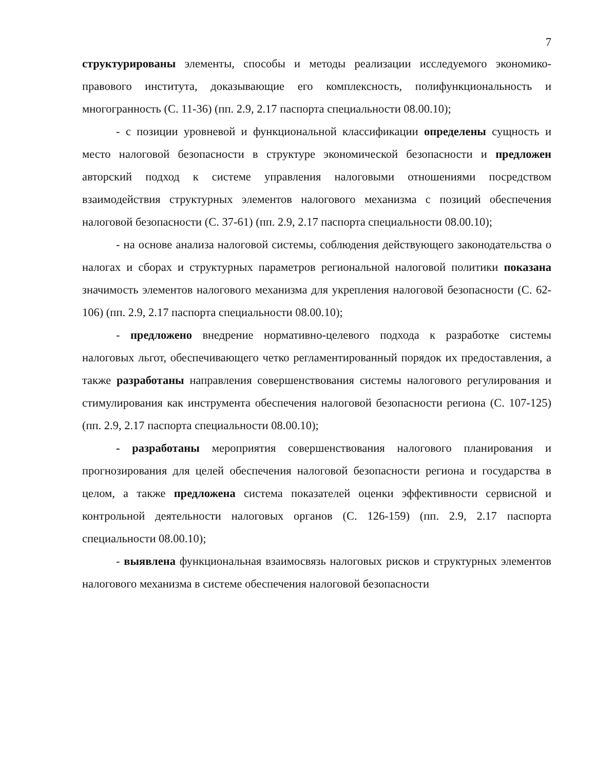7
структурированы элементы, способы и методы реализации исследуемого экономико-правового института, доказывающие его комплексность, полифункциональность и многогранность (С. 11-36) (пп. 2.9, 2.17 паспорта специальности 08.00.10);
- с позиции уровневой и функциональной классификации определены сущность и место налоговой безопасности в структуре экономической безопасности и предложен авторский подход к системе управления налоговыми отношениями посредством взаимодействия структурных элементов налогового механизма с позиций обеспечения налоговой безопасности (С. 37-61) (пп. 2.9, 2.17 паспорта специальности 08.00.10);
- на основе анализа налоговой системы, соблюдения действующего законодательства о налогах и сборах и структурных параметров региональной налоговой политики показана значимость элементов налогового механизма для укрепления налоговой безопасности (С. 62-106) (пп. 2.9, 2.17 паспорта специальности 08.00.10);
- предложено внедрение нормативно-целевого подхода к разработке системы налоговых льгот, обеспечивающего четко регламентированный порядок их предоставления, а также разработаны направления совершенствования системы налогового регулирования и стимулирования как инструмента обеспечения налоговой безопасности региона (С. 107-125) (пп. 2.9, 2.17 паспорта специальности 08.00.10);
- разработаны мероприятия совершенствования налогового планирования и прогнозирования для целей обеспечения налоговой безопасности региона и государства в целом, а также предложена система показателей оценки эффективности сервисной и контрольной деятельности налоговых органов (С. 126-159) (пп. 2.9, 2.17 паспорта специальности 08.00.10);
- выявлена функциональная взаимосвязь налоговых рисков и структурных элементов налогового механизма в системе обеспечения налоговой безопасности